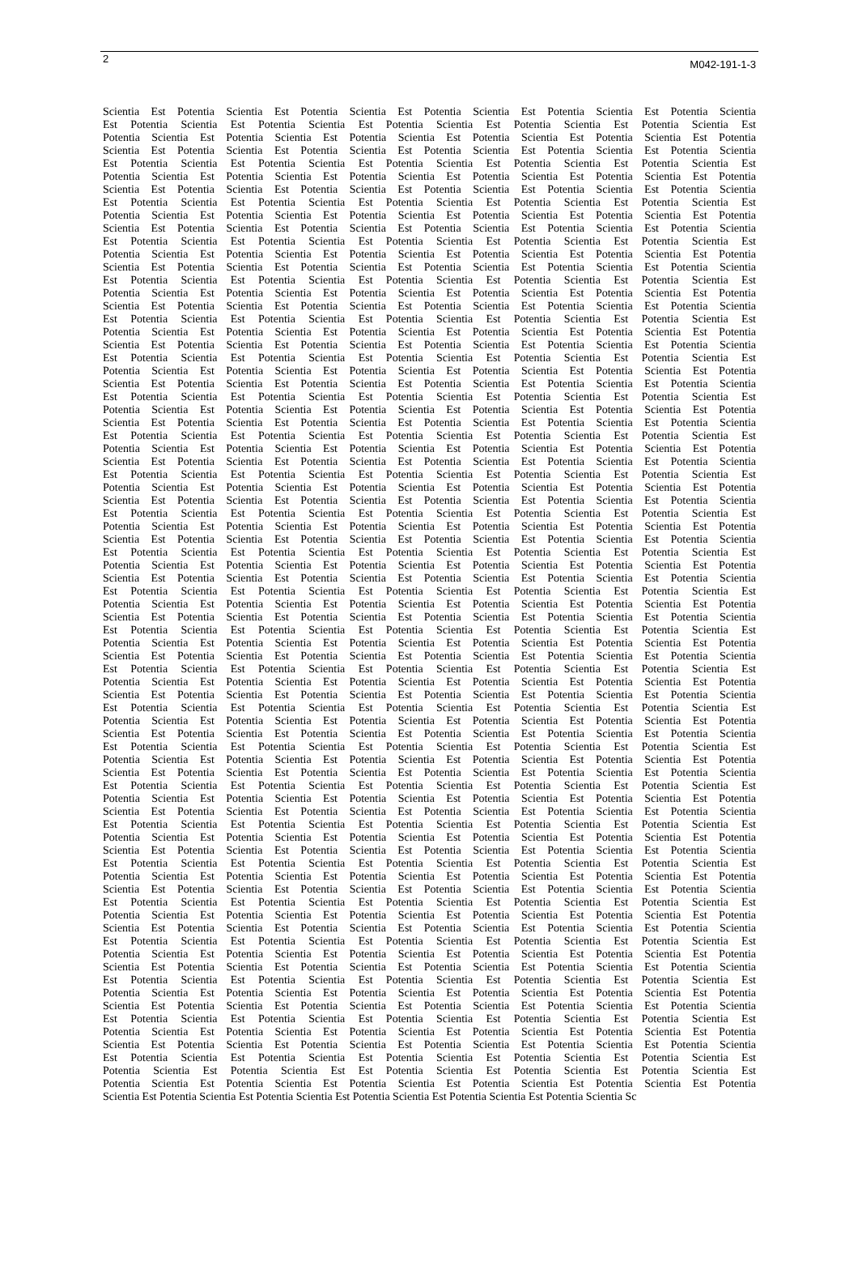2 M042-191-1-3
Scientia Est Potentia Scientia Est Potentia Scientia Est Potentia Scientia Est Potentia Scientia Est Potentia Scientia
Est Potentia Scientia Est Potentia Scientia Est Potentia Scientia Est Potentia Scientia Est Potentia Scientia Est
Potentia Scientia Est Potentia Scientia Est Potentia Scientia Est Potentia Scientia Est Potentia Scientia Est Potentia
Scientia Est Potentia Scientia Est Potentia Scientia Est Potentia Scientia Est Potentia Scientia Est Potentia Scientia
Est Potentia Scientia Est Potentia Scientia Est Potentia Scientia Est Potentia Scientia Est Potentia Scientia Est
Potentia Scientia Est Potentia Scientia Est Potentia Scientia Est Potentia Scientia Est Potentia Scientia Est Potentia
Scientia Est Potentia Scientia Est Potentia Scientia Est Potentia Scientia Est Potentia Scientia Est Potentia Scientia
Est Potentia Scientia Est Potentia Scientia Est Potentia Scientia Est Potentia Scientia Est Potentia Scientia Est
Potentia Scientia Est Potentia Scientia Est Potentia Scientia Est Potentia Scientia Est Potentia Scientia Est Potentia
Scientia Est Potentia Scientia Est Potentia Scientia Est Potentia Scientia Est Potentia Scientia Est Potentia Scientia
Est Potentia Scientia Est Potentia Scientia Est Potentia Scientia Est Potentia Scientia Est Potentia Scientia Est
Potentia Scientia Est Potentia Scientia Est Potentia Scientia Est Potentia Scientia Est Potentia Scientia Est Potentia
Scientia Est Potentia Scientia Est Potentia Scientia Est Potentia Scientia Est Potentia Scientia Est Potentia Scientia
Est Potentia Scientia Est Potentia Scientia Est Potentia Scientia Est Potentia Scientia Est Potentia Scientia Est
Potentia Scientia Est Potentia Scientia Est Potentia Scientia Est Potentia Scientia Est Potentia Scientia Est Potentia
Scientia Est Potentia Scientia Est Potentia Scientia Est Potentia Scientia Est Potentia Scientia Est Potentia Scientia
Est Potentia Scientia Est Potentia Scientia Est Potentia Scientia Est Potentia Scientia Est Potentia Scientia Est
Potentia Scientia Est Potentia Scientia Est Potentia Scientia Est Potentia Scientia Est Potentia Scientia Est Potentia
Scientia Est Potentia Scientia Est Potentia Scientia Est Potentia Scientia Est Potentia Scientia Est Potentia Scientia
Est Potentia Scientia Est Potentia Scientia Est Potentia Scientia Est Potentia Scientia Est Potentia Scientia Est
Potentia Scientia Est Potentia Scientia Est Potentia Scientia Est Potentia Scientia Est Potentia Scientia Est Potentia
Scientia Est Potentia Scientia Est Potentia Scientia Est Potentia Scientia Est Potentia Scientia Est Potentia Scientia
Est Potentia Scientia Est Potentia Scientia Est Potentia Scientia Est Potentia Scientia Est Potentia Scientia Est
Potentia Scientia Est Potentia Scientia Est Potentia Scientia Est Potentia Scientia Est Potentia Scientia Est Potentia
Scientia Est Potentia Scientia Est Potentia Scientia Est Potentia Scientia Est Potentia Scientia Est Potentia Scientia
Est Potentia Scientia Est Potentia Scientia Est Potentia Scientia Est Potentia Scientia Est Potentia Scientia Est
Potentia Scientia Est Potentia Scientia Est Potentia Scientia Est Potentia Scientia Est Potentia Scientia Est Potentia
Scientia Est Potentia Scientia Est Potentia Scientia Est Potentia Scientia Est Potentia Scientia Est Potentia Scientia
Est Potentia Scientia Est Potentia Scientia Est Potentia Scientia Est Potentia Scientia Est Potentia Scientia Est
Potentia Scientia Est Potentia Scientia Est Potentia Scientia Est Potentia Scientia Est Potentia Scientia Est Potentia
Scientia Est Potentia Scientia Est Potentia Scientia Est Potentia Scientia Est Potentia Scientia Est Potentia Scientia
Est Potentia Scientia Est Potentia Scientia Est Potentia Scientia Est Potentia Scientia Est Potentia Scientia Est
Potentia Scientia Est Potentia Scientia Est Potentia Scientia Est Potentia Scientia Est Potentia Scientia Est Potentia
Scientia Est Potentia Scientia Est Potentia Scientia Est Potentia Scientia Est Potentia Scientia Est Potentia Scientia
Est Potentia Scientia Est Potentia Scientia Est Potentia Scientia Est Potentia Scientia Est Potentia Scientia Est
Potentia Scientia Est Potentia Scientia Est Potentia Scientia Est Potentia Scientia Est Potentia Scientia Est Potentia
Scientia Est Potentia Scientia Est Potentia Scientia Est Potentia Scientia Est Potentia Scientia Est Potentia Scientia
Est Potentia Scientia Est Potentia Scientia Est Potentia Scientia Est Potentia Scientia Est Potentia Scientia Est
Potentia Scientia Est Potentia Scientia Est Potentia Scientia Est Potentia Scientia Est Potentia Scientia Est Potentia
Scientia Est Potentia Scientia Est Potentia Scientia Est Potentia Scientia Est Potentia Scientia Est Potentia Scientia
Est Potentia Scientia Est Potentia Scientia Est Potentia Scientia Est Potentia Scientia Est Potentia Scientia Est
Potentia Scientia Est Potentia Scientia Est Potentia Scientia Est Potentia Scientia Est Potentia Scientia Est Potentia
Scientia Est Potentia Scientia Est Potentia Scientia Est Potentia Scientia Est Potentia Scientia Est Potentia Scientia
Est Potentia Scientia Est Potentia Scientia Est Potentia Scientia Est Potentia Scientia Est Potentia Scientia Est
Potentia Scientia Est Potentia Scientia Est Potentia Scientia Est Potentia Scientia Est Potentia Scientia Est Potentia
Scientia Est Potentia Scientia Est Potentia Scientia Est Potentia Scientia Est Potentia Scientia Est Potentia Scientia
Est Potentia Scientia Est Potentia Scientia Est Potentia Scientia Est Potentia Scientia Est Potentia Scientia Est
Potentia Scientia Est Potentia Scientia Est Potentia Scientia Est Potentia Scientia Est Potentia Scientia Est Potentia
Scientia Est Potentia Scientia Est Potentia Scientia Est Potentia Scientia Est Potentia Scientia Est Potentia Scientia
Est Potentia Scientia Est Potentia Scientia Est Potentia Scientia Est Potentia Scientia Est Potentia Scientia Est
Potentia Scientia Est Potentia Scientia Est Potentia Scientia Est Potentia Scientia Est Potentia Scientia Est Potentia
Scientia Est Potentia Scientia Est Potentia Scientia Est Potentia Scientia Est Potentia Scientia Est Potentia Scientia
Est Potentia Scientia Est Potentia Scientia Est Potentia Scientia Est Potentia Scientia Est Potentia Scientia Est
Potentia Scientia Est Potentia Scientia Est Potentia Scientia Est Potentia Scientia Est Potentia Scientia Est Potentia
Scientia Est Potentia Scientia Est Potentia Scientia Est Potentia Scientia Est Potentia Scientia Est Potentia Scientia
Est Potentia Scientia Est Potentia Scientia Est Potentia Scientia Est Potentia Scientia Est Potentia Scientia Est
Potentia Scientia Est Potentia Scientia Est Potentia Scientia Est Potentia Scientia Est Potentia Scientia Est Potentia
Scientia Est Potentia Scientia Est Potentia Scientia Est Potentia Scientia Est Potentia Scientia Est Potentia Scientia
Est Potentia Scientia Est Potentia Scientia Est Potentia Scientia Est Potentia Scientia Est Potentia Scientia Est
Potentia Scientia Est Potentia Scientia Est Potentia Scientia Est Potentia Scientia Est Potentia Scientia Est Potentia
Scientia Est Potentia Scientia Est Potentia Scientia Est Potentia Scientia Est Potentia Scientia Est Potentia Scientia
Est Potentia Scientia Est Potentia Scientia Est Potentia Scientia Est Potentia Scientia Est Potentia Scientia Est
Potentia Scientia Est Potentia Scientia Est Potentia Scientia Est Potentia Scientia Est Potentia Scientia Est Potentia
Scientia Est Potentia Scientia Est Potentia Scientia Est Potentia Scientia Est Potentia Scientia Est Potentia Scientia
Est Potentia Scientia Est Potentia Scientia Est Potentia Scientia Est Potentia Scientia Est Potentia Scientia Est
Potentia Scientia Est Potentia Scientia Est Potentia Scientia Est Potentia Scientia Est Potentia Scientia Est Potentia
Scientia Est Potentia Scientia Est Potentia Scientia Est Potentia Scientia Est Potentia Scientia Est Potentia Scientia
Est Potentia Scientia Est Potentia Scientia Est Potentia Scientia Est Potentia Scientia Est Potentia Scientia Est
Potentia Scientia Est Potentia Scientia Est Potentia Scientia Est Potentia Scientia Est Potentia Scientia Est Potentia
Scientia Est Potentia Scientia Est Potentia Scientia Est Potentia Scientia Est Potentia Scientia Est Potentia Scientia
Est Potentia Scientia Est Potentia Scientia Est Potentia Scientia Est Potentia Scientia Est Potentia Scientia Est
Potentia Scientia Est Potentia Scientia Est Potentia Scientia Est Potentia Scientia Est Potentia Scientia Est Potentia
Scientia Est Potentia Scientia Est Potentia Scientia Est Potentia Scientia Est Potentia Scientia Est Potentia Scientia
Est Potentia Scientia Est Potentia Scientia Est Potentia Scientia Est Potentia Scientia Est Potentia Scientia Est
Potentia Scientia Est Potentia Scientia Est Est Potentia Scientia Est Potentia Scientia Est Potentia Scientia Est
Potentia Scientia Est Potentia Scientia Est Potentia Scientia Est Potentia Scientia Est Potentia Scientia Est Potentia
Scientia Est Potentia Scientia Est Potentia Scientia Est Potentia Scientia Est Potentia Scientia Est Potentia Scientia Sc